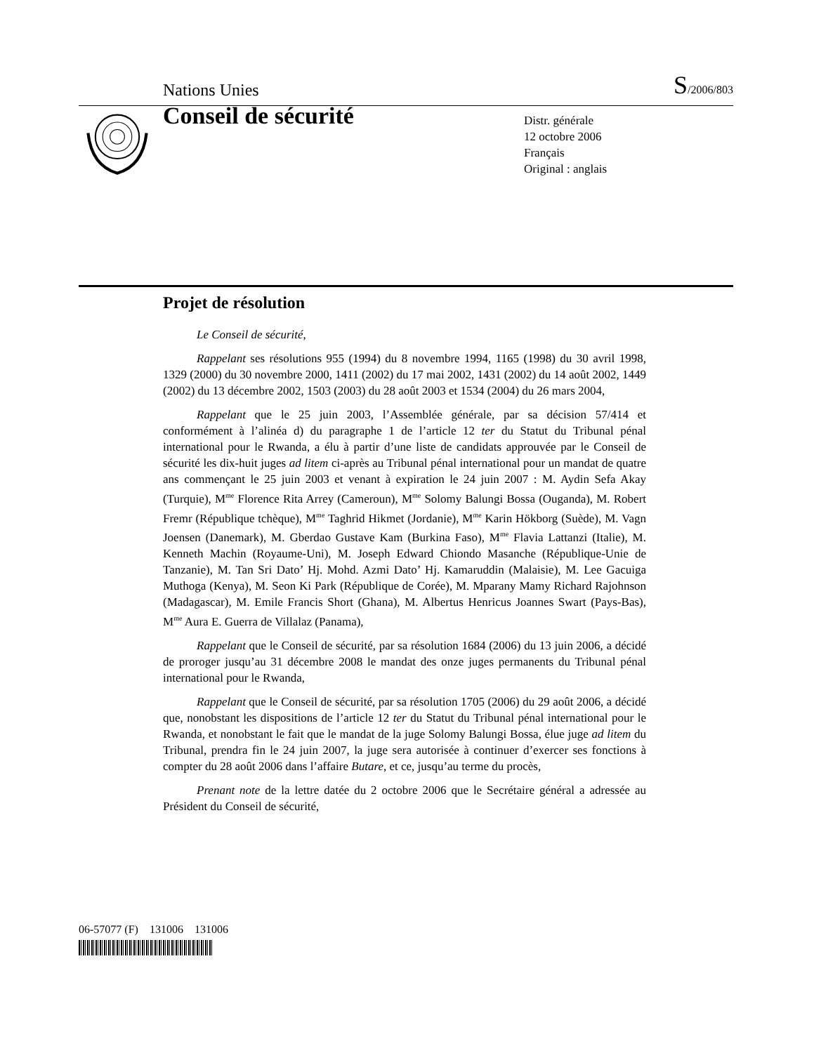Nations Unies S/2006/803
Conseil de sécurité
Distr. générale
12 octobre 2006
Français
Original : anglais
Projet de résolution
Le Conseil de sécurité,
Rappelant ses résolutions 955 (1994) du 8 novembre 1994, 1165 (1998) du 30 avril 1998, 1329 (2000) du 30 novembre 2000, 1411 (2002) du 17 mai 2002, 1431 (2002) du 14 août 2002, 1449 (2002) du 13 décembre 2002, 1503 (2003) du 28 août 2003 et 1534 (2004) du 26 mars 2004,
Rappelant que le 25 juin 2003, l’Assemblée générale, par sa décision 57/414 et conformément à l’alinéa d) du paragraphe 1 de l’article 12 ter du Statut du Tribunal pénal international pour le Rwanda, a élu à partir d’une liste de candidats approuvée par le Conseil de sécurité les dix-huit juges ad litem ci-après au Tribunal pénal international pour un mandat de quatre ans commençant le 25 juin 2003 et venant à expiration le 24 juin 2007 : M. Aydin Sefa Akay (Turquie), M<sup>me</sup> Florence Rita Arrey (Cameroun), M<sup>me</sup> Solomy Balungi Bossa (Ouganda), M. Robert Fremr (République tchèque), M<sup>me</sup> Taghrid Hikmet (Jordanie), M<sup>me</sup> Karin Hökborg (Suède), M. Vagn Joensen (Danemark), M. Gberdao Gustave Kam (Burkina Faso), M<sup>me</sup> Flavia Lattanzi (Italie), M. Kenneth Machin (Royaume-Uni), M. Joseph Edward Chiondo Masanche (République-Unie de Tanzanie), M. Tan Sri Dato’ Hj. Mohd. Azmi Dato’ Hj. Kamaruddin (Malaisie), M. Lee Gacuiga Muthoga (Kenya), M. Seon Ki Park (République de Corée), M. Mparany Mamy Richard Rajohnson (Madagascar), M. Emile Francis Short (Ghana), M. Albertus Henricus Joannes Swart (Pays-Bas), M<sup>me</sup> Aura E. Guerra de Villalaz (Panama),
Rappelant que le Conseil de sécurité, par sa résolution 1684 (2006) du 13 juin 2006, a décidé de proroger jusqu’au 31 décembre 2008 le mandat des onze juges permanents du Tribunal pénal international pour le Rwanda,
Rappelant que le Conseil de sécurité, par sa résolution 1705 (2006) du 29 août 2006, a décidé que, nonobstant les dispositions de l’article 12 ter du Statut du Tribunal pénal international pour le Rwanda, et nonobstant le fait que le mandat de la juge Solomy Balungi Bossa, élue juge ad litem du Tribunal, prendra fin le 24 juin 2007, la juge sera autorisée à continuer d’exercer ses fonctions à compter du 28 août 2006 dans l’affaire Butare, et ce, jusqu’au terme du procès,
Prenant note de la lettre datée du 2 octobre 2006 que le Secrétaire général a adressée au Président du Conseil de sécurité,
06-57077 (F) 131006 131006